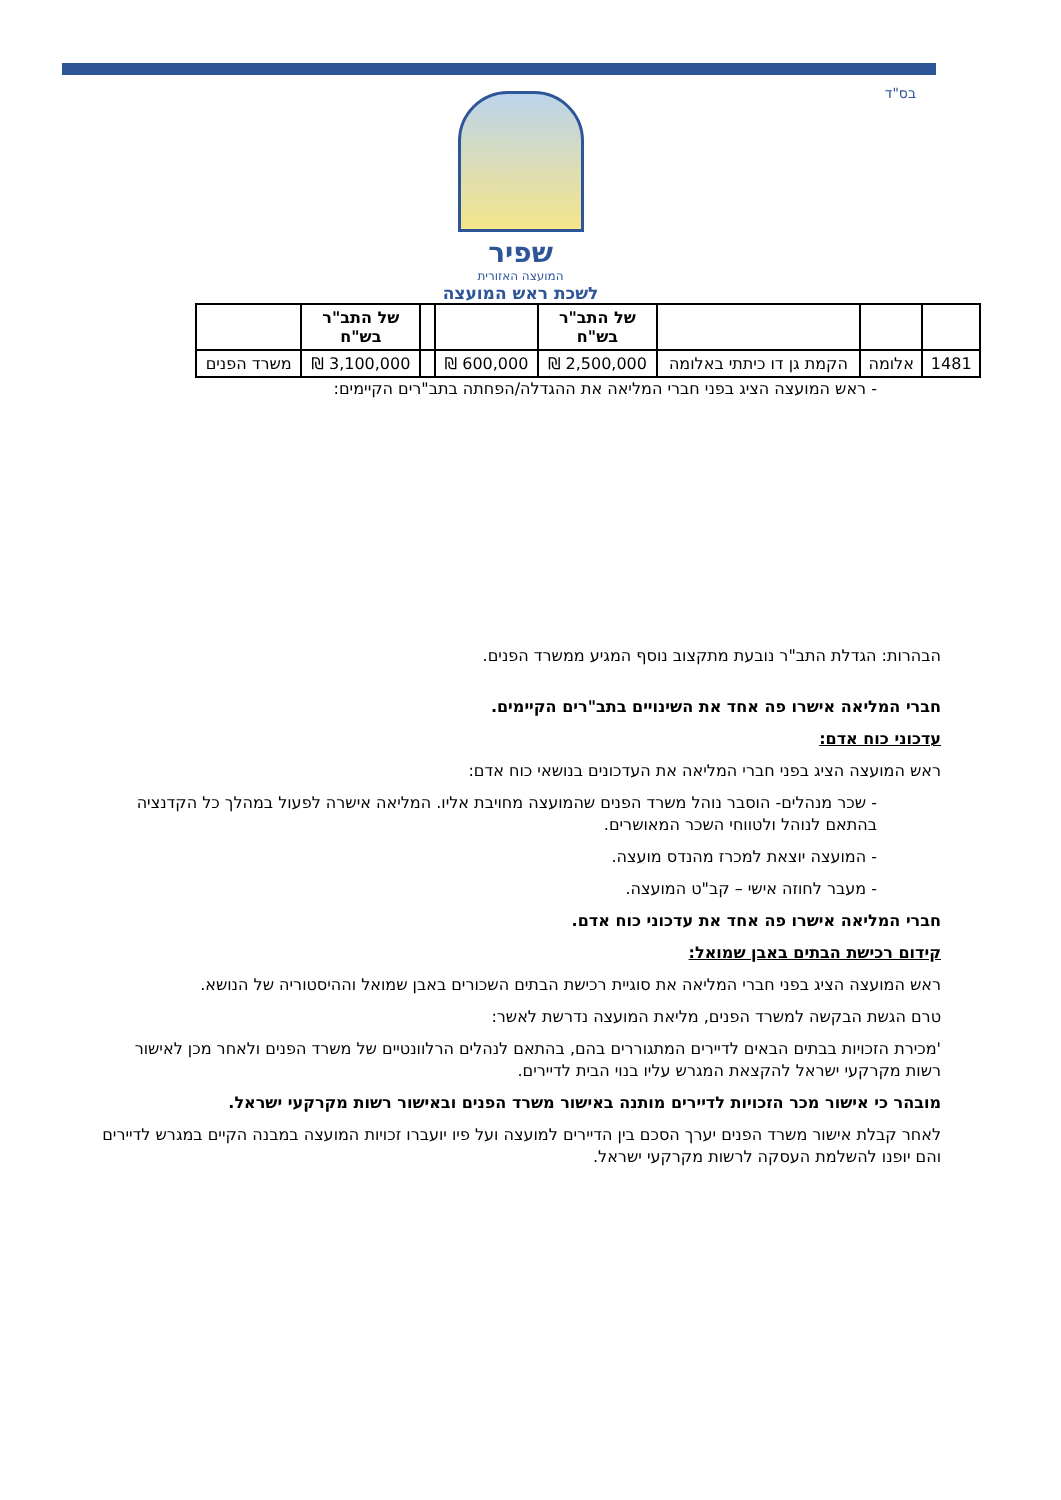בס"ד
שפיר
המועצה האזורית
לשכת ראש המועצה
| | | | של התב"ר בש"ח | | | של התב"ר בש"ח | |
| --- | --- | --- | --- | --- | --- | --- | --- |
| 1481 | אלומה | הקמת גן דו כיתתי באלומה | 2,500,000 ₪ | 600,000 ₪ | | 3,100,000 ₪ | משרד הפנים |
- ראש המועצה הציג בפני חברי המליאה את ההגדלה/הפחתה בתב"רים הקיימים:
הבהרות: הגדלת התב"ר נובעת מתקצוב נוסף המגיע ממשרד הפנים.
חברי המליאה אישרו פה אחד את השינויים בתב"רים הקיימים.
עדכוני כוח אדם:
ראש המועצה הציג בפני חברי המליאה את העדכונים בנושאי כוח אדם:
- שכר מנהלים- הוסבר נוהל משרד הפנים שהמועצה מחויבת אליו. המליאה אישרה לפעול במהלך כל הקדנציה בהתאם לנוהל ולטווחי השכר המאושרים.
- המועצה יוצאת למכרז מהנדס מועצה.
- מעבר לחוזה אישי – קב"ט המועצה.
חברי המליאה אישרו פה אחד את עדכוני כוח אדם.
קידום רכישת הבתים באבן שמואל:
ראש המועצה הציג בפני חברי המליאה את סוגיית רכישת הבתים השכורים באבן שמואל וההיסטוריה של הנושא.
טרם הגשת הבקשה למשרד הפנים, מליאת המועצה נדרשת לאשר:
'מכירת הזכויות בבתים הבאים לדיירים המתגוררים בהם, בהתאם לנהלים הרלוונטיים של משרד הפנים ולאחר מכן לאישור רשות מקרקעי ישראל להקצאת המגרש עליו בנוי הבית לדיירים.
מובהר כי אישור מכר הזכויות לדיירים מותנה באישור משרד הפנים ובאישור רשות מקרקעי ישראל.
לאחר קבלת אישור משרד הפנים יערך הסכם בין הדיירים למועצה ועל פיו יועברו זכויות המועצה במבנה הקיים במגרש לדיירים והם יופנו להשלמת העסקה לרשות מקרקעי ישראל.